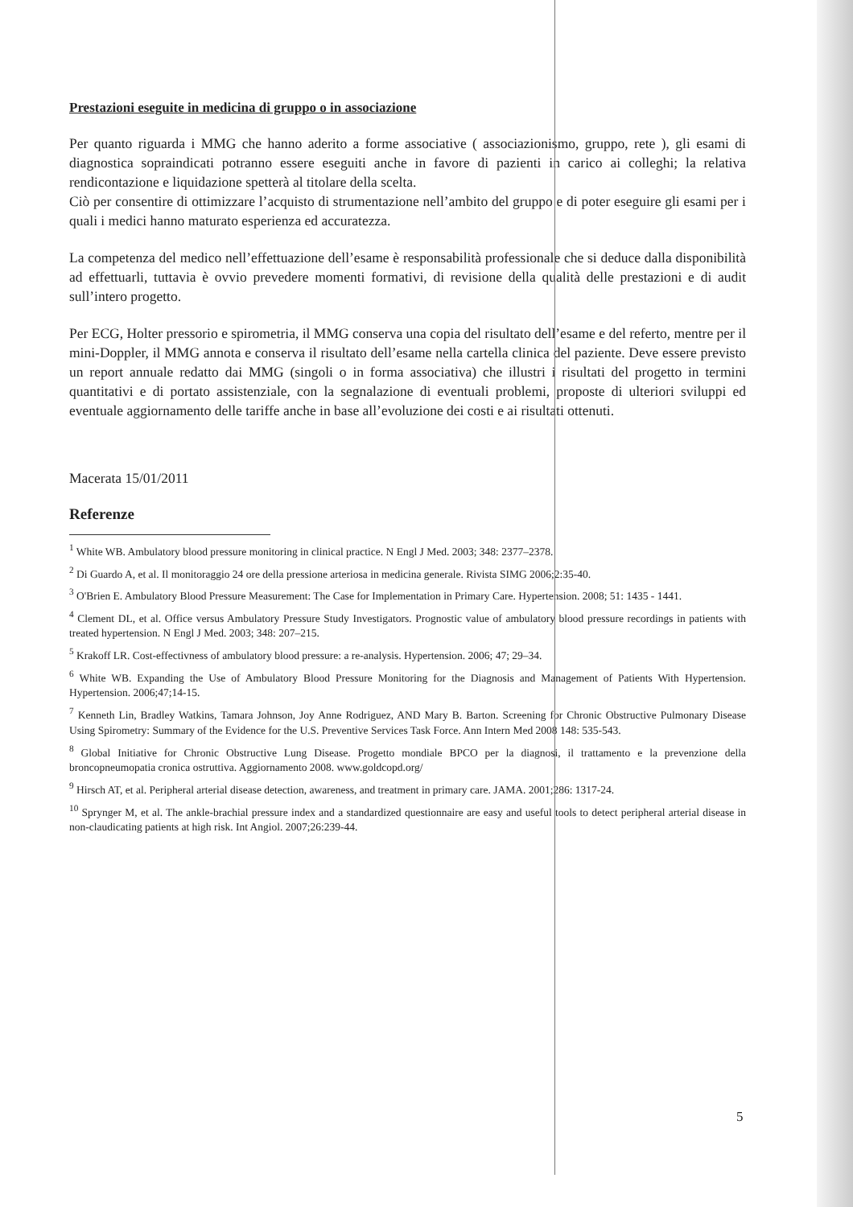Prestazioni eseguite in medicina di gruppo o in associazione
Per quanto riguarda i MMG che hanno aderito a forme associative ( associazionismo, gruppo, rete ), gli esami di diagnostica sopraindicati potranno essere eseguiti anche in favore di pazienti in carico ai colleghi; la relativa rendicontazione e liquidazione spetterà al titolare della scelta.
Ciò per consentire di ottimizzare l’acquisto di strumentazione nell’ambito del gruppo e di poter eseguire gli esami per i quali i medici hanno maturato esperienza ed accuratezza.
La competenza del medico nell’effettuazione dell’esame è responsabilità professionale che si deduce dalla disponibilità ad effettuarli, tuttavia è ovvio prevedere momenti formativi, di revisione della qualità delle prestazioni e di audit sull’intero progetto.
Per ECG, Holter pressorio e spirometria, il MMG conserva una copia del risultato dell’esame e del referto, mentre per il mini-Doppler, il MMG annota e conserva il risultato dell’esame nella cartella clinica del paziente. Deve essere previsto un report annuale redatto dai MMG (singoli o in forma associativa) che illustri i risultati del progetto in termini quantitativi e di portato assistenziale, con la segnalazione di eventuali problemi, proposte di ulteriori sviluppi ed eventuale aggiornamento delle tariffe anche in base all’evoluzione dei costi e ai risultati ottenuti.
Macerata 15/01/2011
Referenze
<sup>1</sup> White WB. Ambulatory blood pressure monitoring in clinical practice. N Engl J Med. 2003; 348: 2377–2378.
<sup>2</sup> Di Guardo A, et al. Il monitoraggio 24 ore della pressione arteriosa in medicina generale. Rivista SIMG 2006;2:35-40.
<sup>3</sup> O'Brien E. Ambulatory Blood Pressure Measurement: The Case for Implementation in Primary Care. Hypertension. 2008; 51: 1435 - 1441.
<sup>4</sup> Clement DL, et al. Office versus Ambulatory Pressure Study Investigators. Prognostic value of ambulatory blood pressure recordings in patients with treated hypertension. N Engl J Med. 2003; 348: 207–215.
<sup>5</sup> Krakoff LR. Cost-effectivness of ambulatory blood pressure: a re-analysis. Hypertension. 2006; 47; 29–34.
<sup>6</sup> White WB. Expanding the Use of Ambulatory Blood Pressure Monitoring for the Diagnosis and Management of Patients With Hypertension. Hypertension. 2006;47;14-15.
<sup>7</sup> Kenneth Lin, Bradley Watkins, Tamara Johnson, Joy Anne Rodriguez, AND Mary B. Barton. Screening for Chronic Obstructive Pulmonary Disease Using Spirometry: Summary of the Evidence for the U.S. Preventive Services Task Force. Ann Intern Med 2008 148: 535-543.
<sup>8</sup> Global Initiative for Chronic Obstructive Lung Disease. Progetto mondiale BPCO per la diagnosi, il trattamento e la prevenzione della broncopneumopatia cronica ostruttiva. Aggiornamento 2008. www.goldcopd.org/
<sup>9</sup> Hirsch AT, et al. Peripheral arterial disease detection, awareness, and treatment in primary care. JAMA. 2001;286: 1317-24.
<sup>10</sup> Sprynger M, et al. The ankle-brachial pressure index and a standardized questionnaire are easy and useful tools to detect peripheral arterial disease in non-claudicating patients at high risk. Int Angiol. 2007;26:239-44.
5